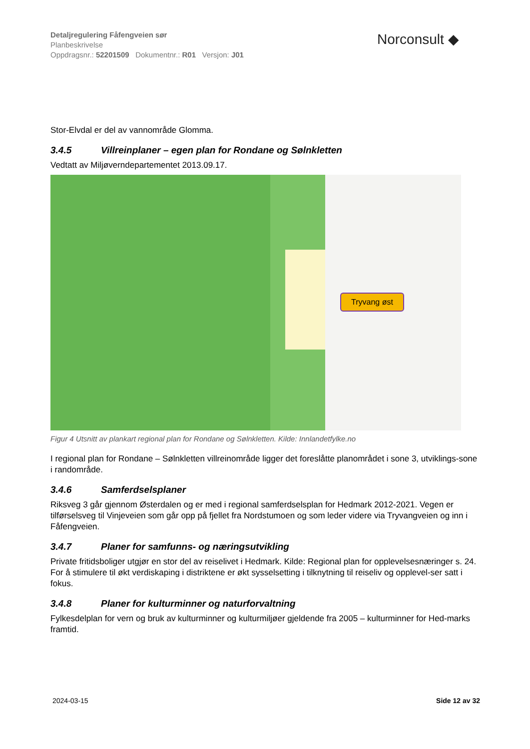Detaljregulering Fåfengveien sør
Planbeskrivelse
Oppdragsnr.: 52201509 Dokumentnr.: R01 Versjon: J01
Norconsult ◆
Stor-Elvdal er del av vannområde Glomma.
3.4.5 Villreinplaner – egen plan for Rondane og Sølnkletten
Vedtatt av Miljøverndepartementet 2013.09.17.
Tryvang øst
Figur 4 Utsnitt av plankart regional plan for Rondane og Sølnkletten. Kilde: Innlandetfylke.no
I regional plan for Rondane – Sølnkletten villreinområde ligger det foreslåtte planområdet i sone 3, utviklings-sone i randområde.
3.4.6 Samferdselsplaner
Riksveg 3 går gjennom Østerdalen og er med i regional samferdselsplan for Hedmark 2012-2021. Vegen er tilførselsveg til Vinjeveien som går opp på fjellet fra Nordstumoen og som leder videre via Tryvangveien og inn i Fåfengveien.
3.4.7 Planer for samfunns- og næringsutvikling
Private fritidsboliger utgjør en stor del av reiselivet i Hedmark. Kilde: Regional plan for opplevelsesnæringer s. 24. For å stimulere til økt verdiskaping i distriktene er økt sysselsetting i tilknytning til reiseliv og opplevel-ser satt i fokus.
3.4.8 Planer for kulturminner og naturforvaltning
Fylkesdelplan for vern og bruk av kulturminner og kulturmiljøer gjeldende fra 2005 – kulturminner for Hed-marks framtid.
2024-03-15 Side 12 av 32